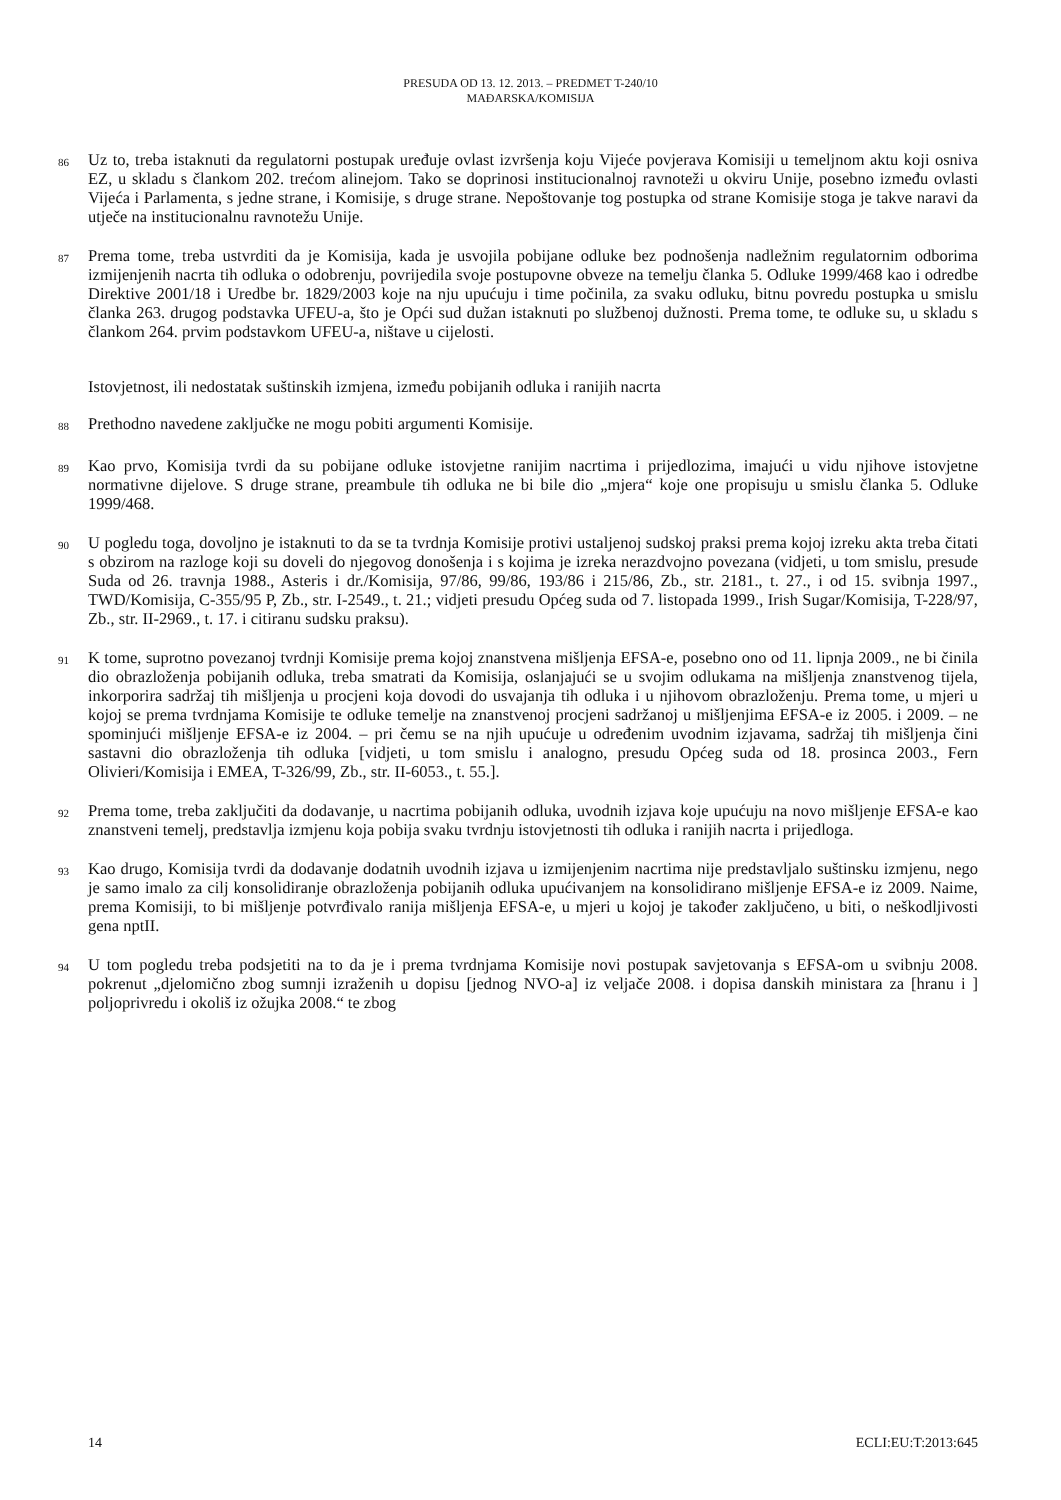PRESUDA OD 13. 12. 2013. – PREDMET T-240/10
MAĐARSKA/KOMISIJA
86
Uz to, treba istaknuti da regulatorni postupak uređuje ovlast izvršenja koju Vijeće povjerava Komisiji u temeljnom aktu koji osniva EZ, u skladu s člankom 202. trećom alinejom. Tako se doprinosi institucionalnoj ravnoteži u okviru Unije, posebno između ovlasti Vijeća i Parlamenta, s jedne strane, i Komisije, s druge strane. Nepoštovanje tog postupka od strane Komisije stoga je takve naravi da utječe na institucionalnu ravnotežu Unije.
87
Prema tome, treba ustvrditi da je Komisija, kada je usvojila pobijane odluke bez podnošenja nadležnim regulatornim odborima izmijenjenih nacrta tih odluka o odobrenju, povrijedila svoje postupovne obveze na temelju članka 5. Odluke 1999/468 kao i odredbe Direktive 2001/18 i Uredbe br. 1829/2003 koje na nju upućuju i time počinila, za svaku odluku, bitnu povredu postupka u smislu članka 263. drugog podstavka UFEU-a, što je Opći sud dužan istaknuti po službenoj dužnosti. Prema tome, te odluke su, u skladu s člankom 264. prvim podstavkom UFEU-a, ništave u cijelosti.
Istovjetnost, ili nedostatak suštinskih izmjena, između pobijanih odluka i ranijih nacrta
88
Prethodno navedene zaključke ne mogu pobiti argumenti Komisije.
89
Kao prvo, Komisija tvrdi da su pobijane odluke istovjetne ranijim nacrtima i prijedlozima, imajući u vidu njihove istovjetne normativne dijelove. S druge strane, preambule tih odluka ne bi bile dio „mjera“ koje one propisuju u smislu članka 5. Odluke 1999/468.
90
U pogledu toga, dovoljno je istaknuti to da se ta tvrdnja Komisije protivi ustaljenoj sudskoj praksi prema kojoj izreku akta treba čitati s obzirom na razloge koji su doveli do njegovog donošenja i s kojima je izreka nerazdvojno povezana (vidjeti, u tom smislu, presude Suda od 26. travnja 1988., Asteris i dr./Komisija, 97/86, 99/86, 193/86 i 215/86, Zb., str. 2181., t. 27., i od 15. svibnja 1997., TWD/Komisija, C-355/95 P, Zb., str. I-2549., t. 21.; vidjeti presudu Općeg suda od 7. listopada 1999., Irish Sugar/Komisija, T-228/97, Zb., str. II-2969., t. 17. i citiranu sudsku praksu).
91
K tome, suprotno povezanoj tvrdnji Komisije prema kojoj znanstvena mišljenja EFSA-e, posebno ono od 11. lipnja 2009., ne bi činila dio obrazloženja pobijanih odluka, treba smatrati da Komisija, oslanjajući se u svojim odlukama na mišljenja znanstvenog tijela, inkorporira sadržaj tih mišljenja u procjeni koja dovodi do usvajanja tih odluka i u njihovom obrazloženju. Prema tome, u mjeri u kojoj se prema tvrdnjama Komisije te odluke temelje na znanstvenoj procjeni sadržanoj u mišljenjima EFSA-e iz 2005. i 2009. – ne spominjući mišljenje EFSA-e iz 2004. – pri čemu se na njih upućuje u određenim uvodnim izjavama, sadržaj tih mišljenja čini sastavni dio obrazloženja tih odluka [vidjeti, u tom smislu i analogno, presudu Općeg suda od 18. prosinca 2003., Fern Olivieri/Komisija i EMEA, T-326/99, Zb., str. II-6053., t. 55.].
92
Prema tome, treba zaključiti da dodavanje, u nacrtima pobijanih odluka, uvodnih izjava koje upućuju na novo mišljenje EFSA-e kao znanstveni temelj, predstavlja izmjenu koja pobija svaku tvrdnju istovjetnosti tih odluka i ranijih nacrta i prijedloga.
93
Kao drugo, Komisija tvrdi da dodavanje dodatnih uvodnih izjava u izmijenjenim nacrtima nije predstavljalo suštinsku izmjenu, nego je samo imalo za cilj konsolidiranje obrazloženja pobijanih odluka upućivanjem na konsolidirano mišljenje EFSA-e iz 2009. Naime, prema Komisiji, to bi mišljenje potvrđivalo ranija mišljenja EFSA-e, u mjeri u kojoj je također zaključeno, u biti, o neškodljivosti gena nptII.
94
U tom pogledu treba podsjetiti na to da je i prema tvrdnjama Komisije novi postupak savjetovanja s EFSA-om u svibnju 2008. pokrenut „djelomično zbog sumnji izraženih u dopisu [jednog NVO-a] iz veljače 2008. i dopisa danskih ministara za [hranu i ] poljoprivredu i okoliš iz ožujka 2008.“ te zbog
14 ECLI:EU:T:2013:645